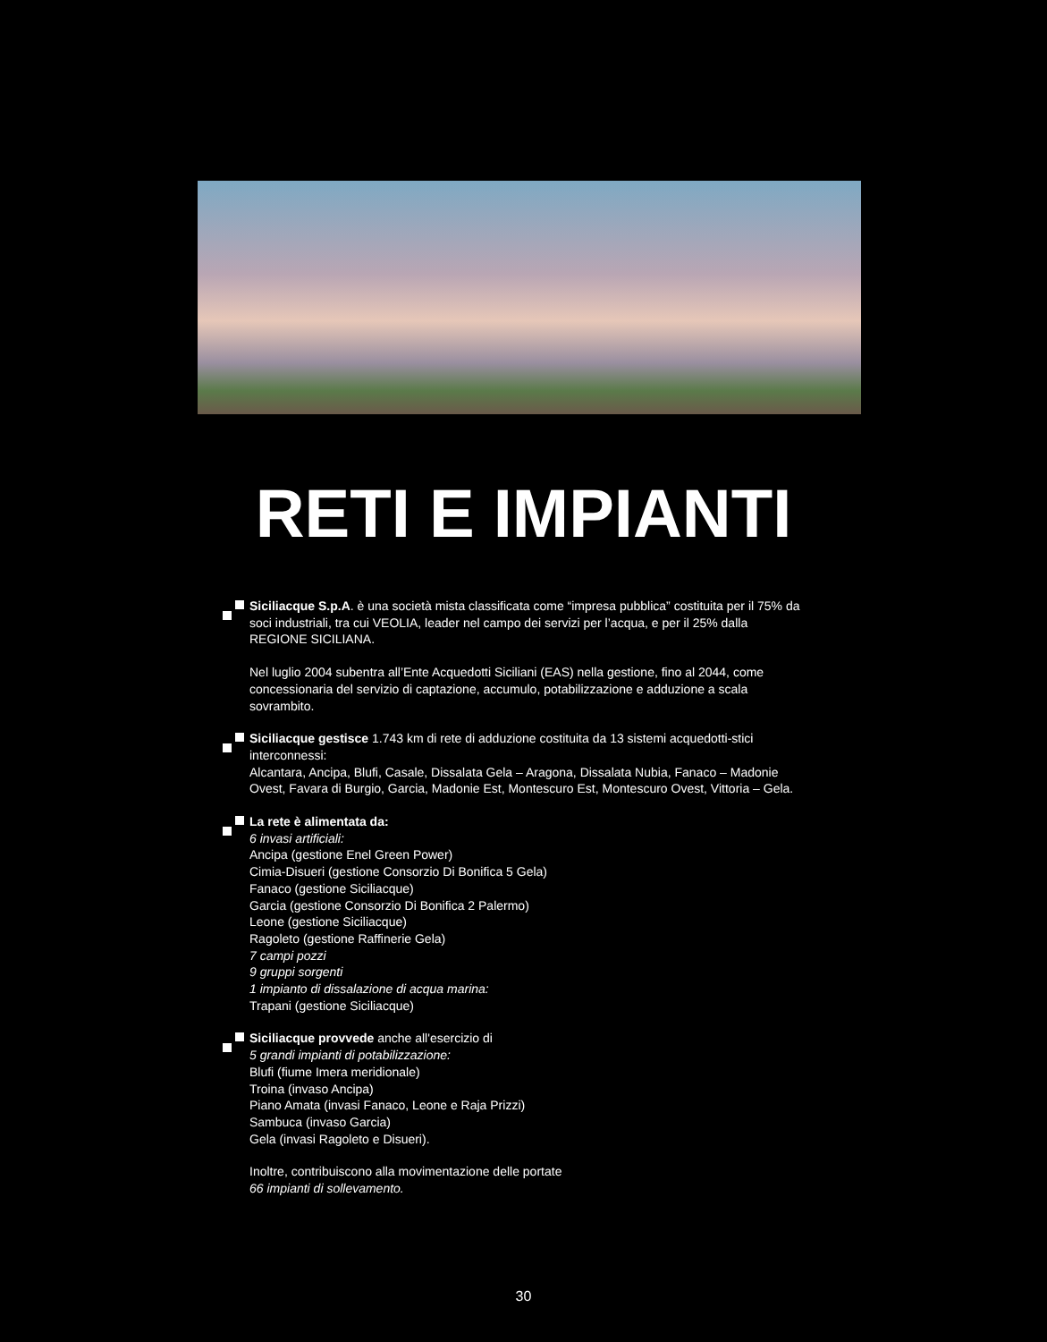RETI E IMPIANTI
Siciliacque S.p.A. è una società mista classificata come “impresa pubblica” costituita per il 75% da soci industriali, tra cui VEOLIA, leader nel campo dei servizi per l’acqua, e per il 25% dalla REGIONE SICILIANA.
Nel luglio 2004 subentra all’Ente Acquedotti Siciliani (EAS) nella gestione, fino al 2044, come concessionaria del servizio di captazione, accumulo, potabilizzazione e adduzione a scala sovrambito.
Siciliacque gestisce 1.743 km di rete di adduzione costituita da 13 sistemi acquedotti-stici interconnessi:
Alcantara, Ancipa, Blufi, Casale, Dissalata Gela – Aragona, Dissalata Nubia, Fanaco – Madonie Ovest, Favara di Burgio, Garcia, Madonie Est, Montescuro Est, Montescuro Ovest, Vittoria – Gela.
La rete è alimentata da:
6 invasi artificiali:
Ancipa (gestione Enel Green Power)
Cimia-Disueri (gestione Consorzio Di Bonifica 5 Gela)
Fanaco (gestione Siciliacque)
Garcia (gestione Consorzio Di Bonifica 2 Palermo)
Leone (gestione Siciliacque)
Ragoleto (gestione Raffinerie Gela)
7 campi pozzi
9 gruppi sorgenti
1 impianto di dissalazione di acqua marina:
Trapani (gestione Siciliacque)
Siciliacque provvede anche all'esercizio di
5 grandi impianti di potabilizzazione:
Blufi (fiume Imera meridionale)
Troina (invaso Ancipa)
Piano Amata (invasi Fanaco, Leone e Raja Prizzi)
Sambuca (invaso Garcia)
Gela (invasi Ragoleto e Disueri).
Inoltre, contribuiscono alla movimentazione delle portate
66 impianti di sollevamento.
30